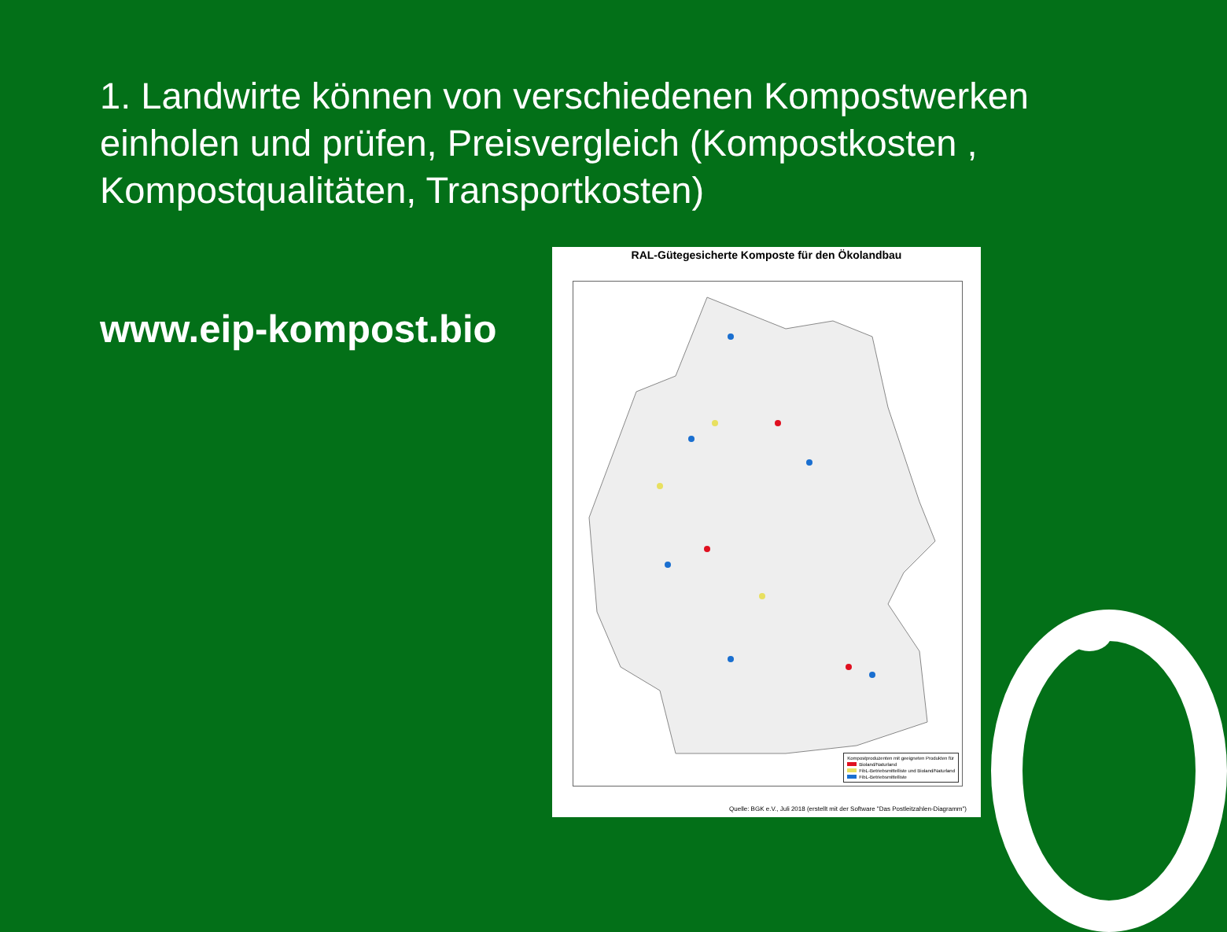1. Landwirte können von verschiedenen Kompostwerken einholen und prüfen, Preisvergleich (Kompostkosten , Kompostqualitäten, Transportkosten)
www.eip-kompost.bio
RAL-Gütegesicherte Komposte für den Ökolandbau
Kompostproduzenten mit geeigneten Produkten für
Bioland/Naturland
FibL-Betriebsmittelliste und Bioland/Naturland
FibL-Betriebsmittelliste
Quelle: BGK e.V., Juli 2018 (erstellt mit der Software "Das Postleitzahlen-Diagramm")